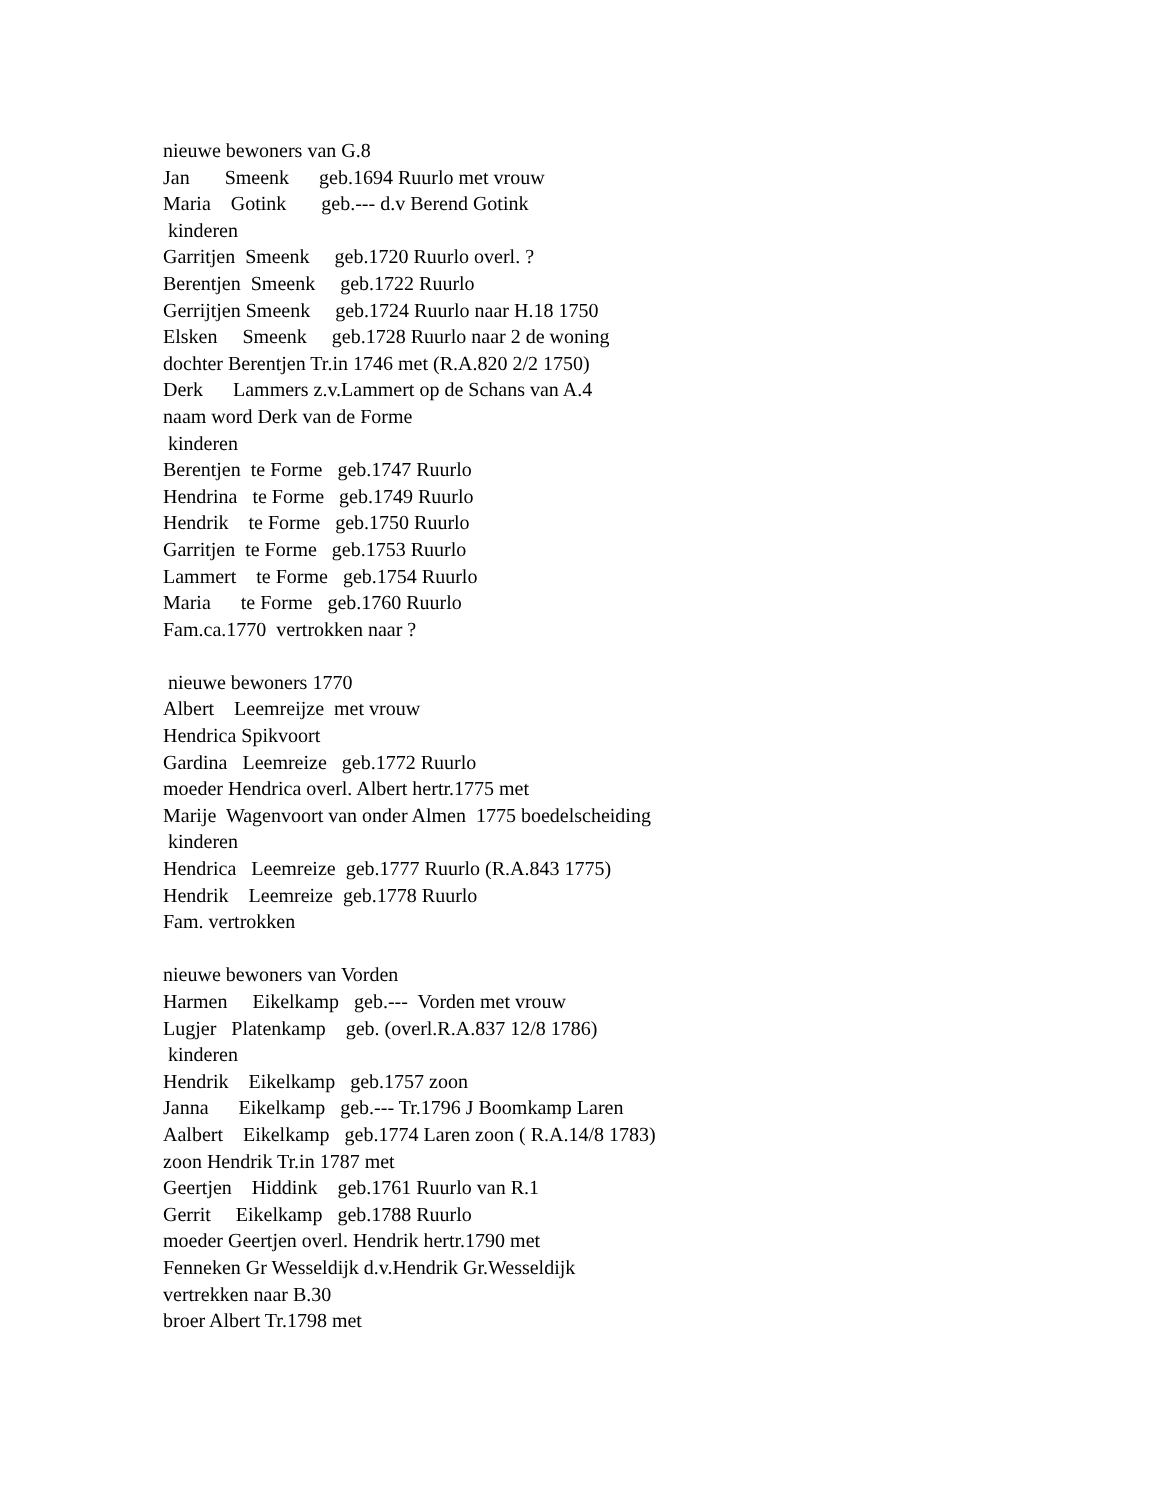nieuwe bewoners van G.8 Jan Smeenk geb.1694 Ruurlo met vrouw Maria Gotink geb.--- d.v Berend Gotink kinderen Garritjen Smeenk geb.1720 Ruurlo overl. ? Berentjen Smeenk geb.1722 Ruurlo Gerrijtjen Smeenk geb.1724 Ruurlo naar H.18 1750 Elsken Smeenk geb.1728 Ruurlo naar 2 de woning dochter Berentjen Tr.in 1746 met (R.A.820 2/2 1750) Derk Lammers z.v.Lammert op de Schans van A.4 naam word Derk van de Forme kinderen Berentjen te Forme geb.1747 Ruurlo Hendrina te Forme geb.1749 Ruurlo Hendrik te Forme geb.1750 Ruurlo Garritjen te Forme geb.1753 Ruurlo Lammert te Forme geb.1754 Ruurlo Maria te Forme geb.1760 Ruurlo Fam.ca.1770 vertrokken naar ? nieuwe bewoners 1770 Albert Leemreijze met vrouw Hendrica Spikvoort Gardina Leemreize geb.1772 Ruurlo moeder Hendrica overl. Albert hertr.1775 met Marije Wagenvoort van onder Almen 1775 boedelscheiding kinderen Hendrica Leemreize geb.1777 Ruurlo (R.A.843 1775) Hendrik Leemreize geb.1778 Ruurlo Fam. vertrokken nieuwe bewoners van Vorden Harmen Eikelkamp geb.--- Vorden met vrouw Lugjer Platenkamp geb. (overl.R.A.837 12/8 1786) kinderen Hendrik Eikelkamp geb.1757 zoon Janna Eikelkamp geb.--- Tr.1796 J Boomkamp Laren Aalbert Eikelkamp geb.1774 Laren zoon ( R.A.14/8 1783) zoon Hendrik Tr.in 1787 met Geertjen Hiddink geb.1761 Ruurlo van R.1 Gerrit Eikelkamp geb.1788 Ruurlo moeder Geertjen overl. Hendrik hertr.1790 met Fenneken Gr Wesseldijk d.v.Hendrik Gr.Wesseldijk vertrekken naar B.30 broer Albert Tr.1798 met